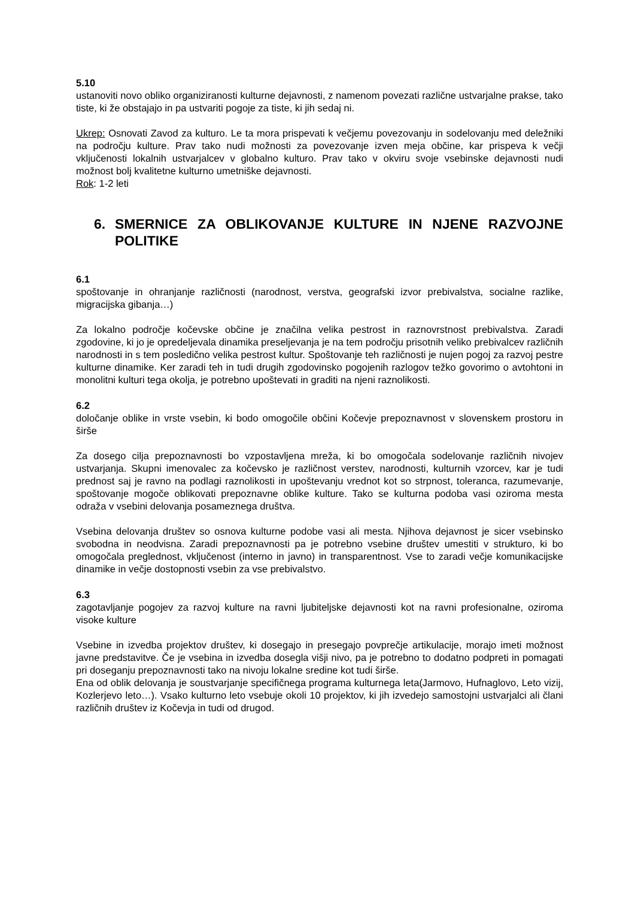5.10
ustanoviti novo obliko organiziranosti kulturne dejavnosti, z namenom povezati različne ustvarjalne prakse, tako tiste, ki že obstajajo in pa ustvariti pogoje za tiste, ki jih sedaj ni.
Ukrep: Osnovati Zavod za kulturo. Le ta mora prispevati k večjemu povezovanju in sodelovanju med deležniki na področju kulture. Prav tako nudi možnosti za povezovanje izven meja občine, kar prispeva k večji vključenosti lokalnih ustvarjalcev v globalno kulturo. Prav tako v okviru svoje vsebinske dejavnosti nudi možnost bolj kvalitetne kulturno umetniške dejavnosti.
Rok: 1-2 leti
6. SMERNICE ZA OBLIKOVANJE KULTURE IN NJENE RAZVOJNE POLITIKE
6.1
spoštovanje in ohranjanje različnosti (narodnost, verstva, geografski izvor prebivalstva, socialne razlike, migracijska gibanja…)
Za lokalno področje kočevske občine je značilna velika pestrost in raznovrstnost prebivalstva. Zaradi zgodovine, ki jo je opredeljevala dinamika preseljevanja je na tem področju prisotnih veliko prebivalcev različnih narodnosti in s tem posledično velika pestrost kultur. Spoštovanje teh različnosti je nujen pogoj za razvoj pestre kulturne dinamike. Ker zaradi teh in tudi drugih zgodovinsko pogojenih razlogov težko govorimo o avtohtoni in monolitni kulturi tega okolja, je potrebno upoštevati in graditi na njeni raznolikosti.
6.2
določanje oblike in vrste vsebin, ki bodo omogočile občini Kočevje prepoznavnost v slovenskem prostoru in širše
Za dosego cilja prepoznavnosti bo vzpostavljena mreža, ki bo omogočala sodelovanje različnih nivojev ustvarjanja. Skupni imenovalec za kočevsko je različnost verstev, narodnosti, kulturnih vzorcev, kar je tudi prednost saj je ravno na podlagi raznolikosti in upoštevanju vrednot kot so strpnost, toleranca, razumevanje, spoštovanje mogoče oblikovati prepoznavne oblike kulture. Tako se kulturna podoba vasi oziroma mesta odraža v vsebini delovanja posameznega društva.
Vsebina delovanja društev so osnova kulturne podobe vasi ali mesta. Njihova dejavnost je sicer vsebinsko svobodna in neodvisna. Zaradi prepoznavnosti pa je potrebno vsebine društev umestiti v strukturo, ki bo omogočala preglednost, vključenost (interno in javno) in transparentnost. Vse to zaradi večje komunikacijske dinamike in večje dostopnosti vsebin za vse prebivalstvo.
6.3
zagotavljanje pogojev za razvoj kulture na ravni ljubiteljske dejavnosti kot na ravni profesionalne, oziroma visoke kulture
Vsebine in izvedba projektov društev, ki dosegajo in presegajo povprečje artikulacije, morajo imeti možnost javne predstavitve. Če je vsebina in izvedba dosegla višji nivo, pa je potrebno to dodatno podpreti in pomagati pri doseganju prepoznavnosti tako na nivoju lokalne sredine kot tudi širše.
Ena od oblik delovanja je soustvarjanje specifičnega programa kulturnega leta(Jarmovo, Hufnaglovo, Leto vizij, Kozlerjevo leto…). Vsako kulturno leto vsebuje okoli 10 projektov, ki jih izvedejo samostojni ustvarjalci ali člani različnih društev iz Kočevja in tudi od drugod.